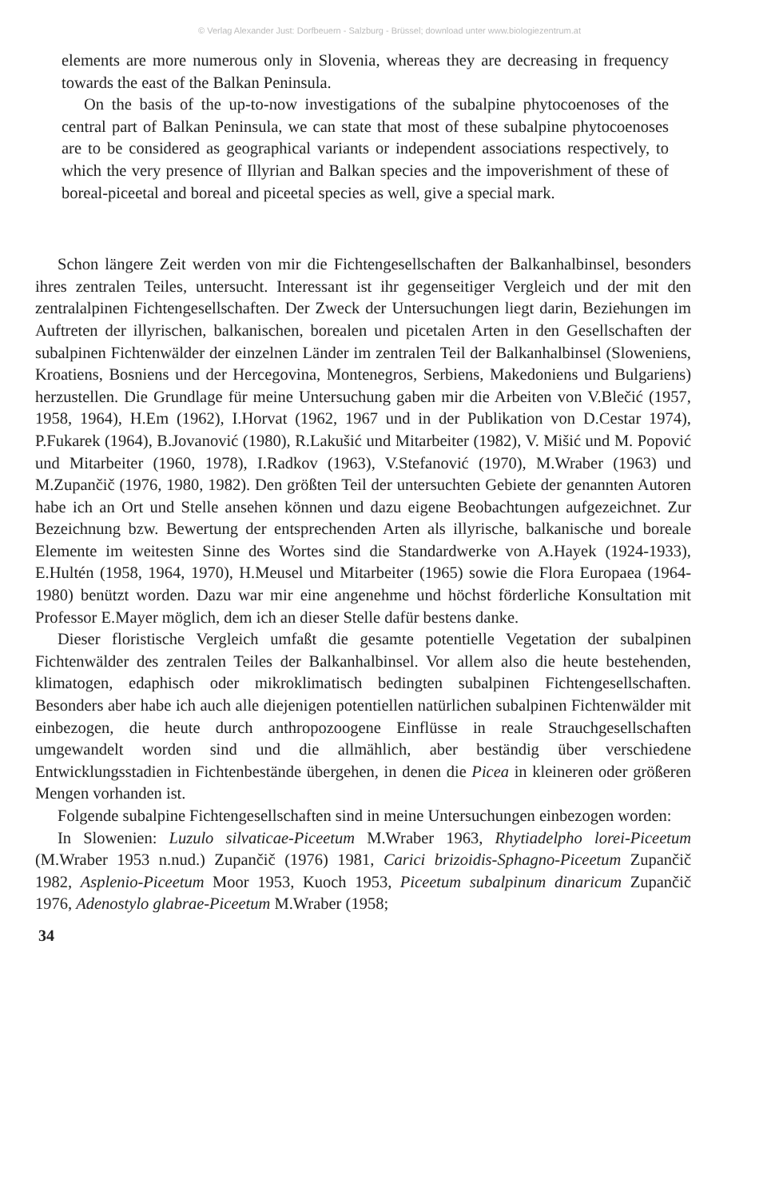© Verlag Alexander Just: Dorfbeuern - Salzburg - Brüssel; download unter www.biologiezentrum.at
elements are more numerous only in Slovenia, whereas they are decreasing in frequency towards the east of the Balkan Peninsula.
On the basis of the up-to-now investigations of the subalpine phytocoenoses of the central part of Balkan Peninsula, we can state that most of these subalpine phytocoenoses are to be considered as geographical variants or independent associations respectively, to which the very presence of Illyrian and Balkan species and the impoverishment of these of boreal-piceetal and boreal and piceetal species as well, give a special mark.
Schon längere Zeit werden von mir die Fichtengesellschaften der Balkanhalbinsel, besonders ihres zentralen Teiles, untersucht. Interessant ist ihr gegenseitiger Vergleich und der mit den zentralalpinen Fichtengesellschaften. Der Zweck der Untersuchungen liegt darin, Beziehungen im Auftreten der illyrischen, balkanischen, borealen und picetalen Arten in den Gesellschaften der subalpinen Fichtenwälder der einzelnen Länder im zentralen Teil der Balkanhalbinsel (Sloweniens, Kroatiens, Bosniens und der Hercegovina, Montenegros, Serbiens, Makedoniens und Bulgariens) herzustellen. Die Grundlage für meine Untersuchung gaben mir die Arbeiten von V.Blečić (1957, 1958, 1964), H.Em (1962), I.Horvat (1962, 1967 und in der Publikation von D.Cestar 1974), P.Fukarek (1964), B.Jovanović (1980), R.Lakušić und Mitarbeiter (1982), V. Mišić und M. Popović und Mitarbeiter (1960, 1978), I.Radkov (1963), V.Stefanović (1970), M.Wraber (1963) und M.Zupančič (1976, 1980, 1982). Den größten Teil der untersuchten Gebiete der genannten Autoren habe ich an Ort und Stelle ansehen können und dazu eigene Beobachtungen aufgezeichnet. Zur Bezeichnung bzw. Bewertung der entsprechenden Arten als illyrische, balkanische und boreale Elemente im weitesten Sinne des Wortes sind die Standardwerke von A.Hayek (1924-1933), E.Hultén (1958, 1964, 1970), H.Meusel und Mitarbeiter (1965) sowie die Flora Europaea (1964-1980) benützt worden. Dazu war mir eine angenehme und höchst förderliche Konsultation mit Professor E.Mayer möglich, dem ich an dieser Stelle dafür bestens danke.
Dieser floristische Vergleich umfaßt die gesamte potentielle Vegetation der subalpinen Fichtenwälder des zentralen Teiles der Balkanhalbinsel. Vor allem also die heute bestehenden, klimatogen, edaphisch oder mikroklimatisch bedingten subalpinen Fichtengesellschaften. Besonders aber habe ich auch alle diejenigen potentiellen natürlichen subalpinen Fichtenwälder mit einbezogen, die heute durch anthropozoogene Einflüsse in reale Strauchgesellschaften umgewandelt worden sind und die allmählich, aber beständig über verschiedene Entwicklungsstadien in Fichtenbestände übergehen, in denen die Picea in kleineren oder größeren Mengen vorhanden ist.
Folgende subalpine Fichtengesellschaften sind in meine Untersuchungen einbezogen worden:
In Slowenien: Luzulo silvaticae-Piceetum M.Wraber 1963, Rhytiadelpho lorei-Piceetum (M.Wraber 1953 n.nud.) Zupančič (1976) 1981, Carici brizoidis-Sphagno-Piceetum Zupančič 1982, Asplenio-Piceetum Moor 1953, Kuoch 1953, Piceetum subalpinum dinaricum Zupančič 1976, Adenostylo glabrae-Piceetum M.Wraber (1958;
34